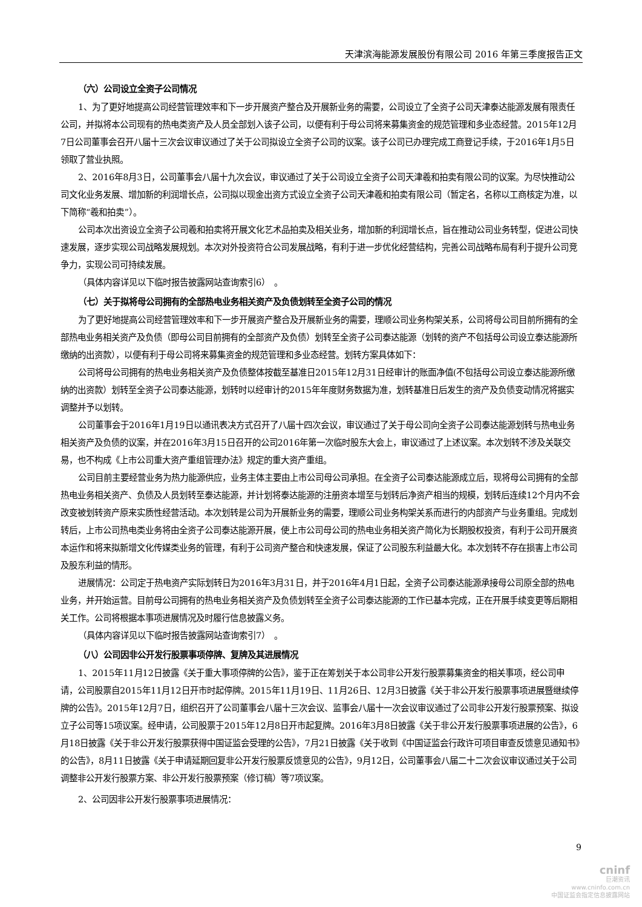天津滨海能源发展股份有限公司 2016 年第三季度报告正文
（六）公司设立全资子公司情况
1、为了更好地提高公司经营管理效率和下一步开展资产整合及开展新业务的需要，公司设立了全资子公司天津泰达能源发展有限责任公司，并拟将本公司现有的热电类资产及人员全部划入该子公司，以便有利于母公司将来募集资金的规范管理和多业态经营。2015年12月7日公司董事会召开八届十三次会议审议通过了关于公司拟设立全资子公司的议案。该子公司已办理完成工商登记手续，于2016年1月5日领取了营业执照。
2、2016年8月3日，公司董事会八届十九次会议，审议通过了关于公司设立全资子公司天津羲和拍卖有限公司的议案。为尽快推动公司文化业务发展、增加新的利润增长点，公司拟以现金出资方式设立全资子公司天津羲和拍卖有限公司（暂定名，名称以工商核定为准，以下简称“羲和拍卖”）。
公司本次出资设立全资子公司羲和拍卖将开展文化艺术品拍卖及相关业务，增加新的利润增长点，旨在推动公司业务转型，促进公司快速发展，逐步实现公司战略发展规划。本次对外投资符合公司发展战略，有利于进一步优化经营结构，完善公司战略布局有利于提升公司竞争力，实现公司可持续发展。
（具体内容详见以下临时报告披露网站查询索引6）　。
（七）关于拟将母公司拥有的全部热电业务相关资产及负债划转至全资子公司的情况
为了更好地提高公司经营管理效率和下一步开展资产整合及开展新业务的需要，理顺公司业务构架关系，公司将母公司目前所拥有的全部热电业务相关资产及负债（即母公司目前拥有的全部资产及负债）划转至全资子公司泰达能源（划转的资产不包括母公司设立泰达能源所缴纳的出资款），以便有利于母公司将来募集资金的规范管理和多业态经营。划转方案具体如下：
公司将母公司拥有的热电业务相关资产及负债整体按截至基准日2015年12月31日经审计的账面净值(不包括母公司设立泰达能源所缴纳的出资款）划转至全资子公司泰达能源，划转时以经审计的2015年年度财务数据为准，划转基准日后发生的资产及负债变动情况将据实调整并予以划转。
公司董事会于2016年1月19日以通讯表决方式召开了八届十四次会议，审议通过了关于母公司向全资子公司泰达能源划转与热电业务相关资产及负债的议案，并在2016年3月15日召开的公司2016年第一次临时股东大会上，审议通过了上述议案。本次划转不涉及关联交易，也不构成《上市公司重大资产重组管理办法》规定的重大资产重组。
公司目前主要经营业务为热力能源供应，业务主体主要由上市公司母公司承担。在全资子公司泰达能源成立后，现将母公司拥有的全部热电业务相关资产、负债及人员划转至泰达能源，并计划将泰达能源的注册资本增至与划转后净资产相当的规模，划转后连续12个月内不会改变被划转资产原来实质性经营活动。本次划转是公司为开展新业务的需要，理顺公司业务构架关系而进行的内部资产与业务重组。完成划转后，上市公司热电类业务将由全资子公司泰达能源开展，使上市公司母公司的热电业务相关资产简化为长期股权投资，有利于公司开展资本运作和将来拟新增文化传媒类业务的管理，有利于公司资产整合和快速发展，保证了公司股东利益最大化。本次划转不存在损害上市公司及股东利益的情形。
进展情况：公司定于热电资产实际划转日为2016年3月31日，并于2016年4月1日起，全资子公司泰达能源承接母公司原全部的热电业务，并开始运营。目前母公司拥有的热电业务相关资产及负债划转至全资子公司泰达能源的工作已基本完成，正在开展手续变更等后期相关工作。公司将根据本事项进展情况及时履行信息披露义务。
（具体内容详见以下临时报告披露网站查询索引7）　。
（八）公司因非公开发行股票事项停牌、复牌及其进展情况
1、2015年11月12日披露《关于重大事项停牌的公告》，鉴于正在筹划关于本公司非公开发行股票募集资金的相关事项，经公司申请，公司股票自2015年11月12日开市时起停牌。2015年11月19日、11月26日、12月3日披露《关于非公开发行股票事项进展暨继续停牌的公告》。2015年12月7日，组织召开了公司董事会八届十三次会议、监事会八届十一次会议审议通过了公司非公开发行股票预案、拟设立子公司等15项议案。经申请，公司股票于2015年12月8日开市起复牌。2016年3月8日披露《关于非公开发行股票事项进展的公告》，6月18日披露《关于非公开发行股票获得中国证监会受理的公告》，7月21日披露《关于收到《中国证监会行政许可项目审查反馈意见通知书》的公告》，8月11日披露《关于申请延期回复非公开发行股票反馈意见的公告》，9月12日，公司董事会八届二十二次会议审议通过关于公司调整非公开发行股票方案、非公开发行股票预案（修订稿）等7项议案。
2、公司因非公开发行股票事项进展情况：
9
cninf
巨潮资讯
www.cninfo.com.cn
中国证监会指定信息披露网站